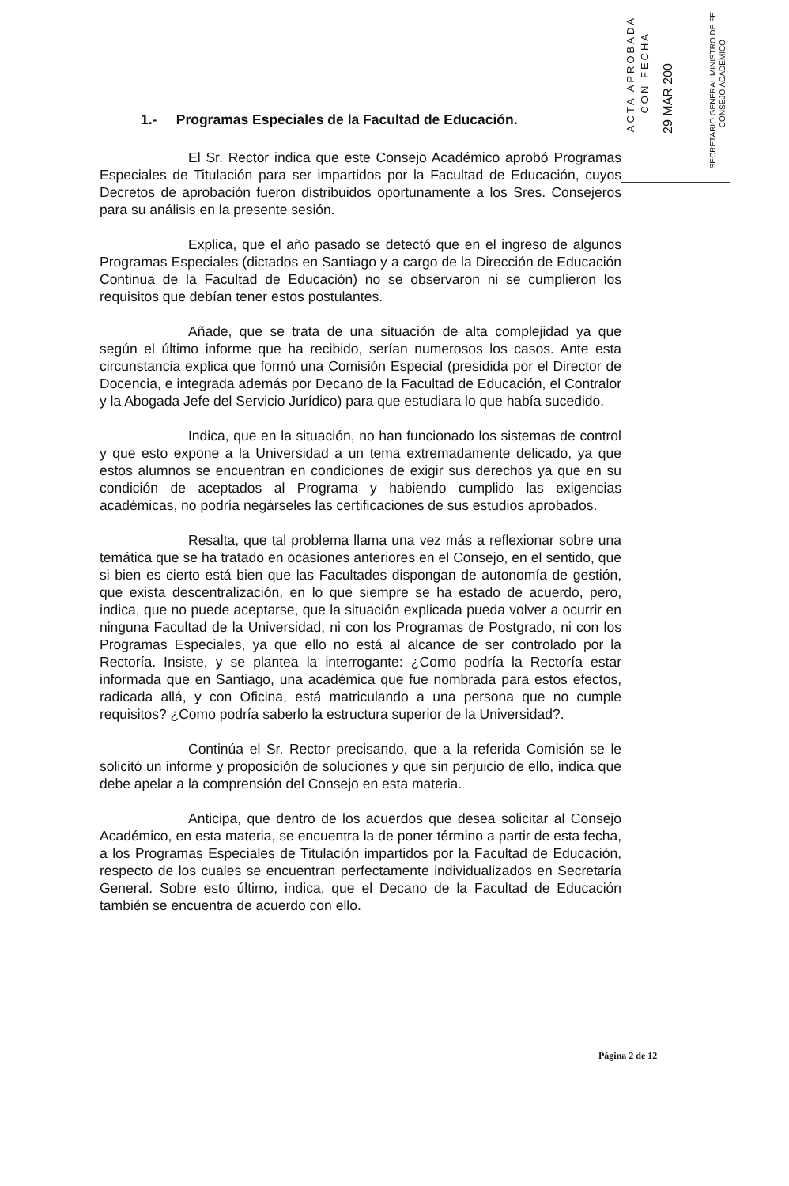ACTA APROBADA
CON FECHA
29 MAR 200
SECRETARIO GENERAL MINISTRO DE FE
CONSEJO ACADEMICO
1.- Programas Especiales de la Facultad de Educación.
El Sr. Rector indica que este Consejo Académico aprobó Programas Especiales de Titulación para ser impartidos por la Facultad de Educación, cuyos Decretos de aprobación fueron distribuidos oportunamente a los Sres. Consejeros para su análisis en la presente sesión.
Explica, que el año pasado se detectó que en el ingreso de algunos Programas Especiales (dictados en Santiago y a cargo de la Dirección de Educación Continua de la Facultad de Educación) no se observaron ni se cumplieron los requisitos que debían tener estos postulantes.
Añade, que se trata de una situación de alta complejidad ya que según el último informe que ha recibido, serían numerosos los casos. Ante esta circunstancia explica que formó una Comisión Especial (presidida por el Director de Docencia, e integrada además por Decano de la Facultad de Educación, el Contralor y la Abogada Jefe del Servicio Jurídico) para que estudiara lo que había sucedido.
Indica, que en la situación, no han funcionado los sistemas de control y que esto expone a la Universidad a un tema extremadamente delicado, ya que estos alumnos se encuentran en condiciones de exigir sus derechos ya que en su condición de aceptados al Programa y habiendo cumplido las exigencias académicas, no podría negárseles las certificaciones de sus estudios aprobados.
Resalta, que tal problema llama una vez más a reflexionar sobre una temática que se ha tratado en ocasiones anteriores en el Consejo, en el sentido, que si bien es cierto está bien que las Facultades dispongan de autonomía de gestión, que exista descentralización, en lo que siempre se ha estado de acuerdo, pero, indica, que no puede aceptarse, que la situación explicada pueda volver a ocurrir en ninguna Facultad de la Universidad, ni con los Programas de Postgrado, ni con los Programas Especiales, ya que ello no está al alcance de ser controlado por la Rectoría. Insiste, y se plantea la interrogante: ¿Como podría la Rectoría estar informada que en Santiago, una académica que fue nombrada para estos efectos, radicada allá, y con Oficina, está matriculando a una persona que no cumple requisitos? ¿Como podría saberlo la estructura superior de la Universidad?.
Continúa el Sr. Rector precisando, que a la referida Comisión se le solicitó un informe y proposición de soluciones y que sin perjuicio de ello, indica que debe apelar a la comprensión del Consejo en esta materia.
Anticipa, que dentro de los acuerdos que desea solicitar al Consejo Académico, en esta materia, se encuentra la de poner término a partir de esta fecha, a los Programas Especiales de Titulación impartidos por la Facultad de Educación, respecto de los cuales se encuentran perfectamente individualizados en Secretaría General. Sobre esto último, indica, que el Decano de la Facultad de Educación también se encuentra de acuerdo con ello.
Página 2 de 12